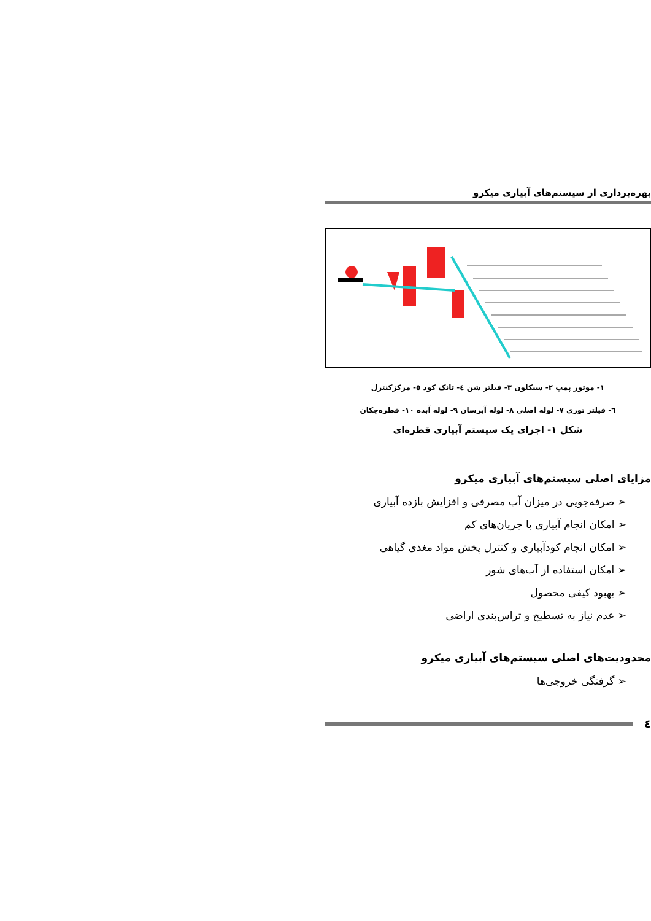بهره‌برداری از سیستم‌های آبیاری میکرو
۱- موتور پمپ ۲- سیکلون ۳- فیلتر شن ٤- تانک کود ٥- مرکزکنترل
٦- فیلتر توری ۷- لوله اصلی ۸- لوله آبرسان ۹- لوله آبده ۱۰- قطره‌چکان
شکل ۱- اجزای یک سیستم آبیاری قطره‌ای
مزایای اصلی سیستم‌های آبیاری میکرو
➢ صرفه‌جویی در میزان آب مصرفی و افزایش بازده آبیاری
➢ امکان انجام آبیاری با جریان‌های کم
➢ امکان انجام کودآبیاری و کنترل پخش مواد مغذی گیاهی
➢ امکان استفاده از آب‌های شور
➢ بهبود کیفی محصول
➢ عدم نیاز به تسطیح و تراس‌بندی اراضی
محدودیت‌های اصلی سیستم‌های آبیاری میکرو
➢ گرفتگی خروجی‌ها
٤